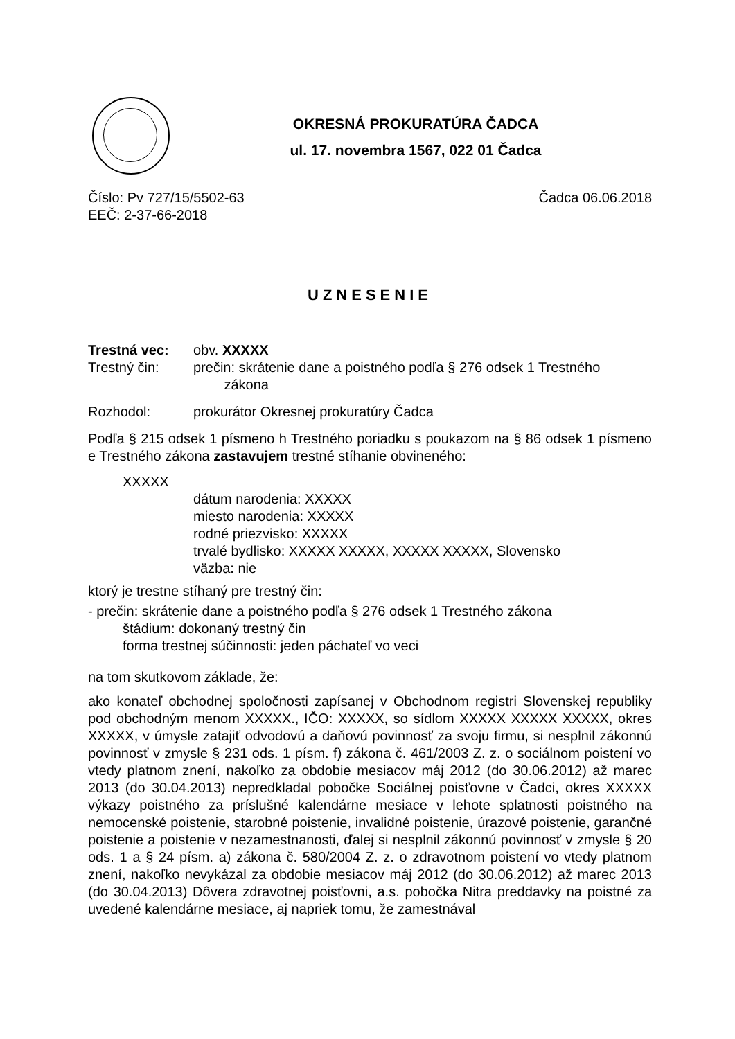OKRESNÁ PROKURATÚRA ČADCA
ul. 17. novembra 1567, 022 01 Čadca
Číslo: Pv 727/15/5502-63 Čadca 06.06.2018
EEČ: 2-37-66-2018
UZNESENIE
Trestná vec: obv. XXXXX
Trestný čin: prečin: skrátenie dane a poistného podľa § 276 odsek 1 Trestného
zákona
Rozhodol: prokurátor Okresnej prokuratúry Čadca
Podľa § 215 odsek 1 písmeno h Trestného poriadku s poukazom na § 86 odsek 1 písmeno e Trestného zákona zastavujem trestné stíhanie obvineného:
XXXXX
dátum narodenia: XXXXX
miesto narodenia: XXXXX
rodné priezvisko: XXXXX
trvalé bydlisko: XXXXX XXXXX, XXXXX XXXXX, Slovensko
väzba: nie
ktorý je trestne stíhaný pre trestný čin:
- prečin: skrátenie dane a poistného podľa § 276 odsek 1 Trestného zákona
štádium: dokonaný trestný čin
forma trestnej súčinnosti: jeden páchateľ vo veci
na tom skutkovom základe, že:
ako konateľ obchodnej spoločnosti zapísanej v Obchodnom registri Slovenskej republiky pod obchodným menom XXXXX., IČO: XXXXX, so sídlom XXXXX XXXXX XXXXX, okres XXXXX, v úmysle zatajiť odvodovú a daňovú povinnosť za svoju firmu, si nesplnil zákonnú povinnosť v zmysle § 231 ods. 1 písm. f) zákona č. 461/2003 Z. z. o sociálnom poistení vo vtedy platnom znení, nakoľko za obdobie mesiacov máj 2012 (do 30.06.2012) až marec 2013 (do 30.04.2013) nepredkladal pobočke Sociálnej poisťovne v Čadci, okres XXXXX výkazy poistného za príslušné kalendárne mesiace v lehote splatnosti poistného na nemocenské poistenie, starobné poistenie, invalidné poistenie, úrazové poistenie, garančné poistenie a poistenie v nezamestnanosti, ďalej si nesplnil zákonnú povinnosť v zmysle § 20 ods. 1 a § 24 písm. a) zákona č. 580/2004 Z. z. o zdravotnom poistení vo vtedy platnom znení, nakoľko nevykázal za obdobie mesiacov máj 2012 (do 30.06.2012) až marec 2013 (do 30.04.2013) Dôvera zdravotnej poisťovni, a.s. pobočka Nitra preddavky na poistné za uvedené kalendárne mesiace, aj napriek tomu, že zamestnával